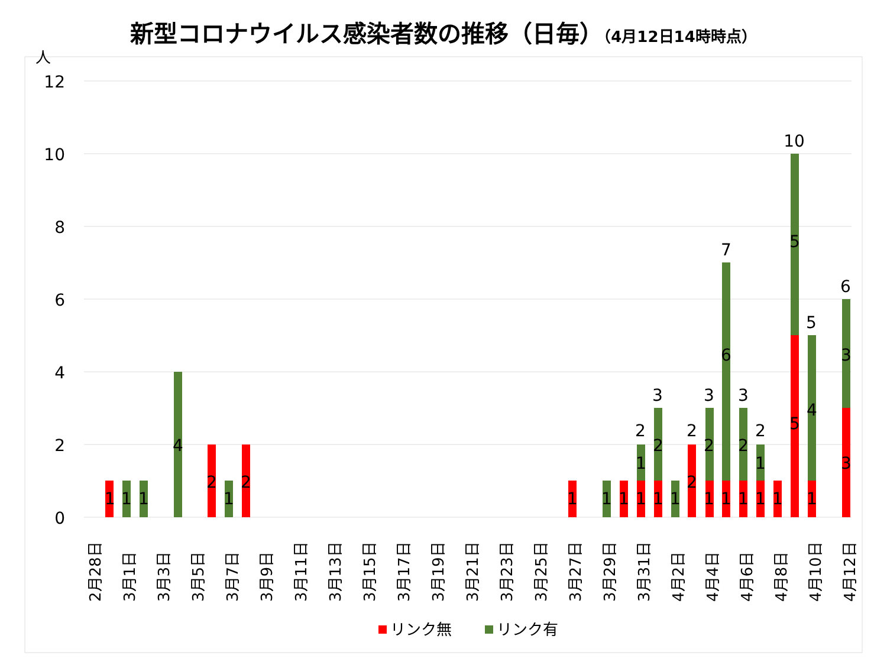新型コロナウイルス感染者数の推移（日毎）（4月12日14時時点）
人
12
10
8
6
4
2
0
10
7
6
5
3
3
3
2
2
2
1
1
1
4
2
1
2
1
1
1
1
2
1
2
2
6
2
1
5
5
1
4
3
3
1
1
1
1
1
1
1
2月28日
3月1日
3月3日
3月5日
3月7日
3月9日
3月11日
3月13日
3月15日
3月17日
3月19日
3月21日
3月23日
3月25日
3月27日
3月29日
3月31日
4月2日
4月4日
4月6日
4月8日
4月10日
4月12日
リンク無
リンク有